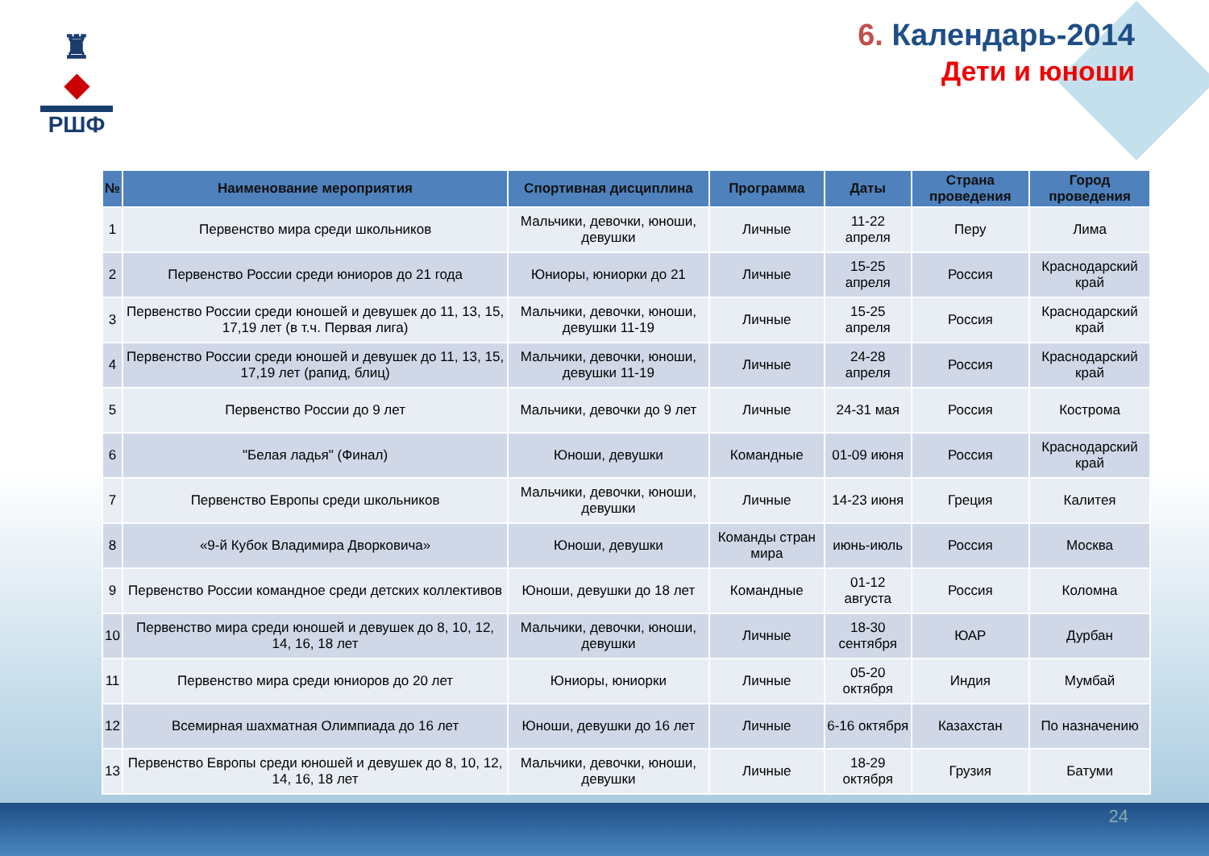♜
◆
РШФ
6. Календарь-2014
Дети и юноши
| № | Наименование мероприятия | Спортивная дисциплина | Программа | Даты | Страна проведения | Город проведения |
| --- | --- | --- | --- | --- | --- | --- |
| 1 | Первенство мира среди школьников | Мальчики, девочки, юноши, девушки | Личные | 11-22 апреля | Перу | Лима |
| 2 | Первенство России среди юниоров до 21 года | Юниоры, юниорки до 21 | Личные | 15-25 апреля | Россия | Краснодарский край |
| 3 | Первенство России среди юношей и девушек до 11, 13, 15, 17,19 лет (в т.ч. Первая лига) | Мальчики, девочки, юноши, девушки 11-19 | Личные | 15-25 апреля | Россия | Краснодарский край |
| 4 | Первенство России среди юношей и девушек до 11, 13, 15, 17,19 лет (рапид, блиц) | Мальчики, девочки, юноши, девушки 11-19 | Личные | 24-28 апреля | Россия | Краснодарский край |
| 5 | Первенство России до 9 лет | Мальчики, девочки до 9 лет | Личные | 24-31 мая | Россия | Кострома |
| 6 | "Белая ладья" (Финал) | Юноши, девушки | Командные | 01-09 июня | Россия | Краснодарский край |
| 7 | Первенство Европы среди школьников | Мальчики, девочки, юноши, девушки | Личные | 14-23 июня | Греция | Калитея |
| 8 | «9-й Кубок Владимира Дворковича» | Юноши, девушки | Команды стран мира | июнь-июль | Россия | Москва |
| 9 | Первенство России командное среди детских коллективов | Юноши, девушки до 18 лет | Командные | 01-12 августа | Россия | Коломна |
| 10 | Первенство мира среди юношей и девушек до 8, 10, 12, 14, 16, 18 лет | Мальчики, девочки, юноши, девушки | Личные | 18-30 сентября | ЮАР | Дурбан |
| 11 | Первенство мира среди юниоров до 20 лет | Юниоры, юниорки | Личные | 05-20 октября | Индия | Мумбай |
| 12 | Всемирная шахматная Олимпиада до 16 лет | Юноши, девушки до 16 лет | Личные | 6-16 октября | Казахстан | По назначению |
| 13 | Первенство Европы среди юношей и девушек до 8, 10, 12, 14, 16, 18 лет | Мальчики, девочки, юноши, девушки | Личные | 18-29 октября | Грузия | Батуми |
24